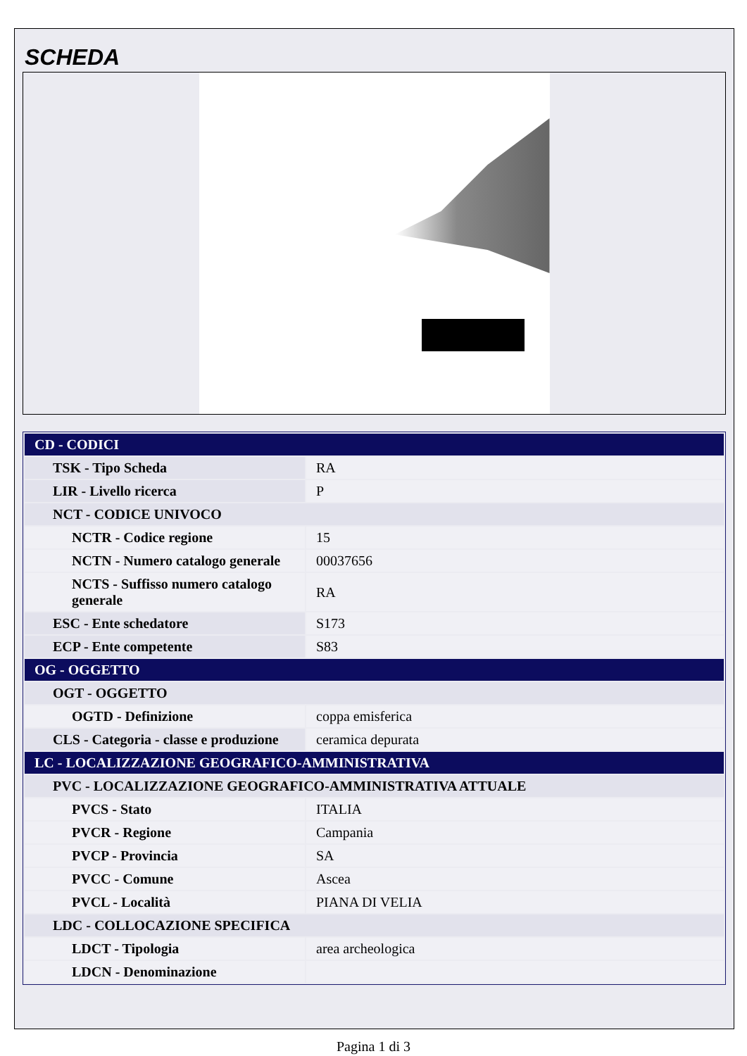SCHEDA
| CD - CODICI | |
| TSK - Tipo Scheda | RA |
| LIR - Livello ricerca | P |
| NCT - CODICE UNIVOCO | |
| NCTR - Codice regione | 15 |
| NCTN - Numero catalogo generale | 00037656 |
| NCTS - Suffisso numero catalogo generale | RA |
| ESC - Ente schedatore | S173 |
| ECP - Ente competente | S83 |
| OG - OGGETTO | |
| OGT - OGGETTO | |
| OGTD - Definizione | coppa emisferica |
| CLS - Categoria - classe e produzione | ceramica depurata |
| LC - LOCALIZZAZIONE GEOGRAFICO-AMMINISTRATIVA | |
| PVC - LOCALIZZAZIONE GEOGRAFICO-AMMINISTRATIVA ATTUALE | |
| PVCS - Stato | ITALIA |
| PVCR - Regione | Campania |
| PVCP - Provincia | SA |
| PVCC - Comune | Ascea |
| PVCL - Località | PIANA DI VELIA |
| LDC - COLLOCAZIONE SPECIFICA | |
| LDCT - Tipologia | area archeologica |
| LDCN - Denominazione | |
Pagina 1 di 3